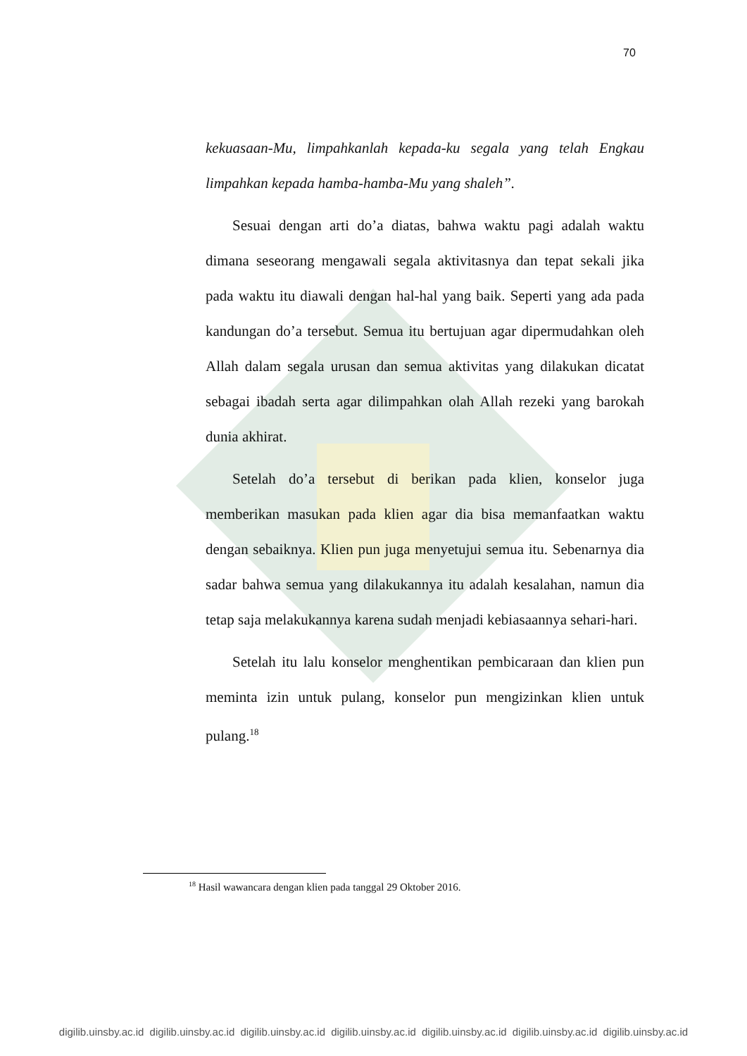70
kekuasaan-Mu, limpahkanlah kepada-ku segala yang telah Engkau limpahkan kepada hamba-hamba-Mu yang shaleh”.
Sesuai dengan arti do’a diatas, bahwa waktu pagi adalah waktu dimana seseorang mengawali segala aktivitasnya dan tepat sekali jika pada waktu itu diawali dengan hal-hal yang baik. Seperti yang ada pada kandungan do’a tersebut. Semua itu bertujuan agar dipermudahkan oleh Allah dalam segala urusan dan semua aktivitas yang dilakukan dicatat sebagai ibadah serta agar dilimpahkan olah Allah rezeki yang barokah dunia akhirat.
Setelah do’a tersebut di berikan pada klien, konselor juga memberikan masukan pada klien agar dia bisa memanfaatkan waktu dengan sebaiknya. Klien pun juga menyetujui semua itu. Sebenarnya dia sadar bahwa semua yang dilakukannya itu adalah kesalahan, namun dia tetap saja melakukannya karena sudah menjadi kebiasaannya sehari-hari.
Setelah itu lalu konselor menghentikan pembicaraan dan klien pun meminta izin untuk pulang, konselor pun mengizinkan klien untuk pulang.<sup>18</sup>
<sup>18</sup> Hasil wawancara dengan klien pada tanggal 29 Oktober 2016.
digilib.uinsby.ac.id digilib.uinsby.ac.id digilib.uinsby.ac.id digilib.uinsby.ac.id digilib.uinsby.ac.id digilib.uinsby.ac.id digilib.uinsby.ac.id